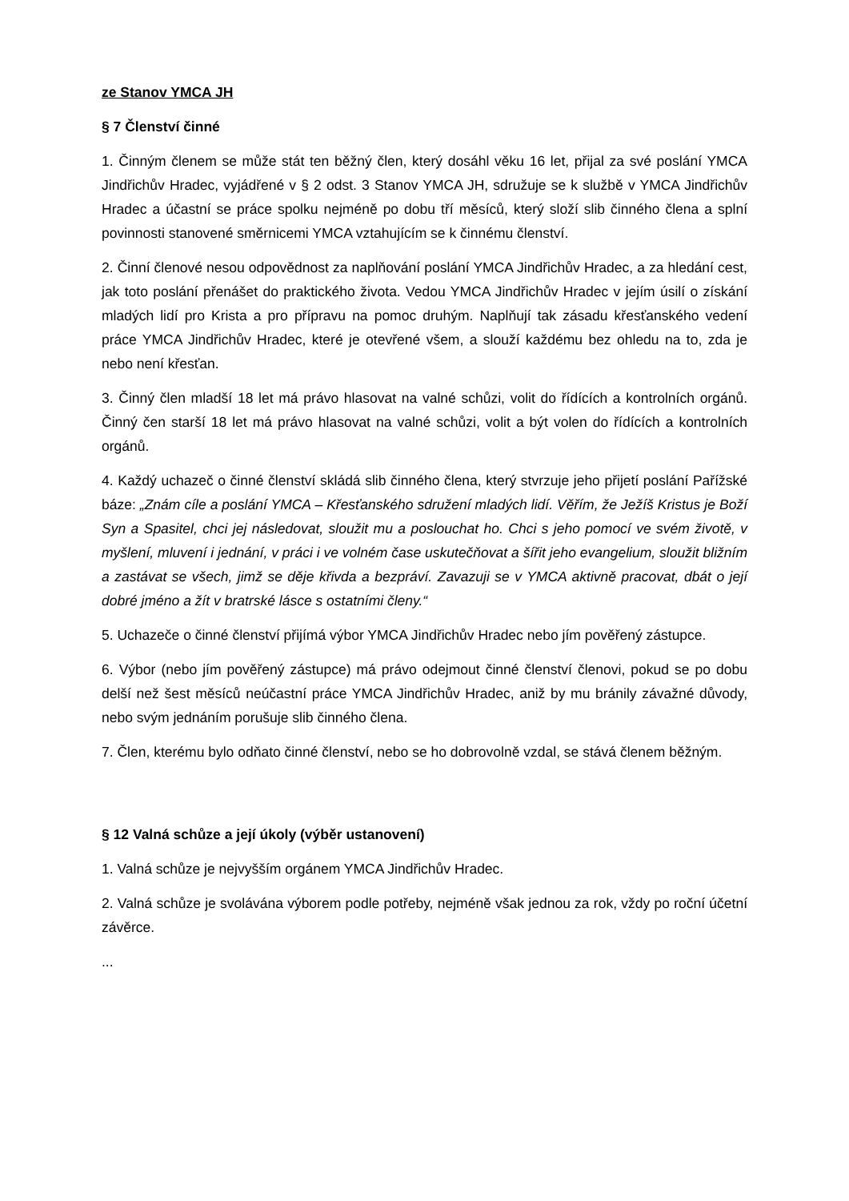ze Stanov YMCA JH
§ 7 Členství činné
1. Činným členem se může stát ten běžný člen, který dosáhl věku 16 let, přijal za své poslání YMCA Jindřichův Hradec, vyjádřené v § 2 odst. 3 Stanov YMCA JH, sdružuje se k službě v YMCA Jindřichův Hradec a účastní se práce spolku nejméně po dobu tří měsíců, který složí slib činného člena a splní povinnosti stanovené směrnicemi YMCA vztahujícím se k činnému členství.
2. Činní členové nesou odpovědnost za naplňování poslání YMCA Jindřichův Hradec, a za hledání cest, jak toto poslání přenášet do praktického života. Vedou YMCA Jindřichův Hradec v jejím úsilí o získání mladých lidí pro Krista a pro přípravu na pomoc druhým. Naplňují tak zásadu křesťanského vedení práce YMCA Jindřichův Hradec, které je otevřené všem, a slouží každému bez ohledu na to, zda je nebo není křesťan.
3. Činný člen mladší 18 let má právo hlasovat na valné schůzi, volit do řídících a kontrolních orgánů. Činný čen starší 18 let má právo hlasovat na valné schůzi, volit a být volen do řídících a kontrolních orgánů.
4. Každý uchazeč o činné členství skládá slib činného člena, který stvrzuje jeho přijetí poslání Pařížské báze: „Znám cíle a poslání YMCA – Křesťanského sdružení mladých lidí. Věřím, že Ježíš Kristus je Boží Syn a Spasitel, chci jej následovat, sloužit mu a poslouchat ho. Chci s jeho pomocí ve svém životě, v myšlení, mluvení i jednání, v práci i ve volném čase uskutečňovat a šířit jeho evangelium, sloužit bližním a zastávat se všech, jimž se děje křivda a bezpráví. Zavazuji se v YMCA aktivně pracovat, dbát o její dobré jméno a žít v bratrské lásce s ostatními členy.“
5. Uchazeče o činné členství přijímá výbor YMCA Jindřichův Hradec nebo jím pověřený zástupce.
6. Výbor (nebo jím pověřený zástupce) má právo odejmout činné členství členovi, pokud se po dobu delší než šest měsíců neúčastní práce YMCA Jindřichův Hradec, aniž by mu bránily závažné důvody, nebo svým jednáním porušuje slib činného člena.
7. Člen, kterému bylo odňato činné členství, nebo se ho dobrovolně vzdal, se stává členem běžným.
§ 12 Valná schůze a její úkoly (výběr ustanovení)
1. Valná schůze je nejvyšším orgánem YMCA Jindřichův Hradec.
2. Valná schůze je svolávána výborem podle potřeby, nejméně však jednou za rok, vždy po roční účetní závěrce.
...